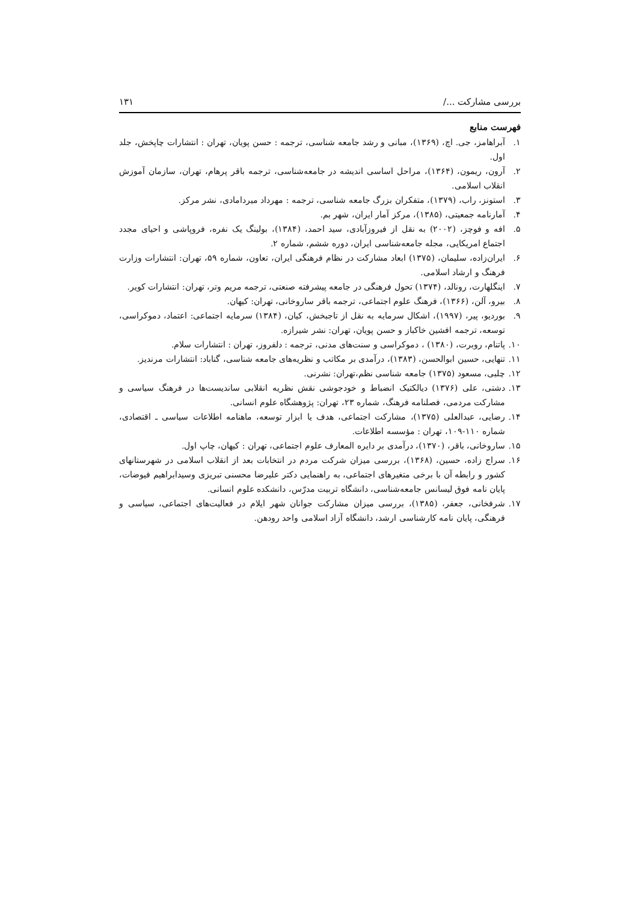بررسی مشارکت .../ ۱۳۱
فهرست منابع
۱. آبراهامز، جی. اچ، (۱۳۶۹)، مبانی و رشد جامعه شناسی، ترجمه : حسن پویان، تهران : انتشارات چاپخش، جلد اول.
۲. آرون، ریمون، (۱۳۶۴)، مراحل اساسی اندیشه در جامعه‌شناسی، ترجمه باقر پرهام، تهران، سازمان آموزش انقلاب اسلامی.
۳. استونز، راب، (۱۳۷۹)، متفکران بزرگ جامعه شناسی، ترجمه : مهرداد میردامادی، نشر مرکز.
۴. آمارنامه جمعیتی، (۱۳۸۵)، مرکز آمار ایران، شهر بم.
۵. افه و فوچز، (۲۰۰۲) به نقل از فیروزآبادی، سید احمد، (۱۳۸۴)، بولینگ یک نفره، فروپاشی و احیای مجدد اجتماع امریکایی، مجله جامعه‌شناسی ایران، دوره ششم، شماره ۲.
۶. ایران‌زاده، سلیمان، (۱۳۷۵) ابعاد مشارکت در نظام فرهنگی ایران، تعاون، شماره ۵۹، تهران: انتشارات وزارت فرهنگ و ارشاد اسلامی.
۷. اینگلهارت، رونالد، (۱۳۷۴) تحول فرهنگی در جامعه پیشرفته صنعتی، ترجمه مریم وتر، تهران: انتشارات کویر.
۸. بیرو، آلن، (۱۳۶۶)، فرهنگ علوم اجتماعی، ترجمه باقر ساروخانی، تهران: کیهان.
۹. بوردیو، پیر، (۱۹۹۷)، اشکال سرمایه به نقل از تاجبخش، کیان، (۱۳۸۴) سرمایه اجتماعی: اعتماد، دموکراسی، توسعه، ترجمه افشین خاکباز و حسن پویان، تهران: نشر شیرازه.
۱۰. پاتنام، روبرت، (۱۳۸۰) ، دموکراسی و سنت‌های مدنی، ترجمه : دلفروز، تهران : انتشارات سلام.
۱۱. تنهایی، حسین ابوالحسن، (۱۳۸۳)، درآمدی بر مکاتب و نظریه‌های جامعه شناسی، گناباد: انتشارات مرندیز.
۱۲. چلبی، مسعود (۱۳۷۵) جامعه شناسی نظم،تهران: نشرنی.
۱۳. دشتی، علی (۱۳۷۶) دیالکتیک انضباط و خودجوشی نقش نظریه انقلابی ساندیست‌ها در فرهنگ سیاسی و مشارکت مردمی، فصلنامه فرهنگ، شماره ۲۳، تهران: پژوهشگاه علوم انسانی.
۱۴. رضایی، عبدالعلی (۱۳۷۵)، مشارکت اجتماعی، هدف یا ابزار توسعه، ماهنامه اطلاعات سیاسی ـ اقتصادی، شماره ۱۱۰-۱۰۹، تهران : مؤسسه اطلاعات.
۱۵. ساروخانی، باقر، (۱۳۷۰)، درآمدی بر دایره المعارف علوم اجتماعی، تهران : کیهان، چاپ اول.
۱۶. سراج زاده، حسین، (۱۳۶۸)، بررسی میزان شرکت مردم در انتخابات بعد از انقلاب اسلامی در شهرستانهای کشور و رابطه آن با برخی متغیرهای اجتماعی، به راهنمایی دکتر علیرضا محسنی تبریزی وسیدابراهیم فیوضات، پایان نامه فوق لیسانس جامعه‌شناسی، دانشگاه تربیت مدرّس، دانشکده علوم انسانی.
۱۷. شرفخانی، جعفر، (۱۳۸۵)، بررسی میزان مشارکت جوانان شهر ایلام در فعالیت‌های اجتماعی، سیاسی و فرهنگی، پایان نامه کارشناسی ارشد، دانشگاه آزاد اسلامی واحد رودهن.